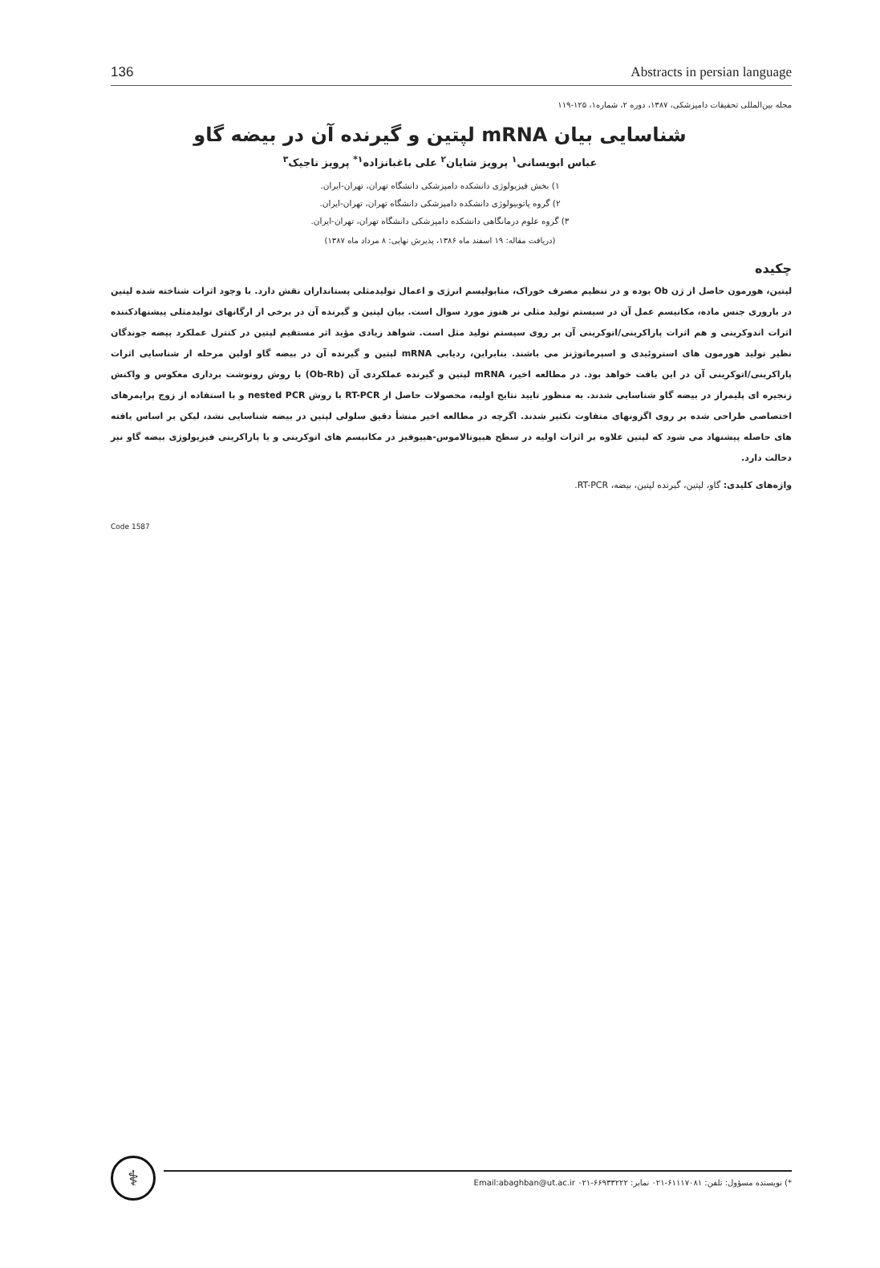136 Abstracts in persian language
مجله بین‌المللی تحقیقات دامپزشکی، ۱۳۸۷، دوره ۲، شماره۱، ۱۲۵-۱۱۹
شناسایی بیان mRNA لپتین و گیرنده آن در بیضه گاو
عباس ابویسانی<sup>۱</sup> پرویز شایان<sup>۲</sup> علی باغبانزاده<sup>۱*</sup> پرویز تاجیک<sup>۳</sup>
۱) بخش فیزیولوژی دانشکده دامپزشکی دانشگاه تهران، تهران-ایران.
۲) گروه پاتوبیولوژی دانشکده دامپزشکی دانشگاه تهران، تهران-ایران.
۳) گروه علوم درمانگاهی دانشکده دامپزشکی دانشگاه تهران، تهران-ایران.
(دریافت مقاله: ۱۹ اسفند ماه ۱۳۸۶، پذیرش نهایی: ۸ مرداد ماه ۱۳۸۷)
چکیده
لپتین، هورمون حاصل از ژن Ob بوده و در تنظیم مصرف خوراک، متابولیسم انرژی و اعمال تولیدمثلی پستانداران نقش دارد. با وجود اثرات شناخته شده لپتین در باروری جنس ماده، مکانیسم عمل آن در سیستم تولید مثلی نر هنوز مورد سوال است. بیان لپتین و گیرنده آن در برخی از ارگانهای تولیدمثلی پیشنهادکننده اثرات اندوکرینی و هم اثرات پاراکرینی/اتوکرینی آن بر روی سیستم تولید مثل است. شواهد زیادی مؤید اثر مستقیم لپتین در کنترل عملکرد بیضه جوندگان نظیر تولید هورمون های استروئیدی و اسپرماتوژنز می باشند. بنابراین، ردیابی mRNA لپتین و گیرنده آن در بیضه گاو اولین مرحله از شناسایی اثرات پاراکرینی/اتوکرینی آن در این بافت خواهد بود. در مطالعه اخیر، mRNA لپتین و گیرنده عملکردی آن (Ob-Rb) با روش رونوشت برداری معکوس و واکنش زنجیره ای پلیمراز در بیضه گاو شناسایی شدند. به منظور تایید نتایج اولیه، محصولات حاصل از RT-PCR با روش nested PCR و با استفاده از زوج پرایمرهای اختصاصی طراحی شده بر روی اگزونهای متفاوت تکثیر شدند. اگرچه در مطالعه اخیر منشأ دقیق سلولی لپتین در بیضه شناسایی نشد، لیکن بر اساس یافته های حاصله پیشنهاد می شود که لپتین علاوه بر اثرات اولیه در سطح هیپوتالاموس-هیپوفیز در مکانیسم های اتوکرینی و یا پاراکرینی فیزیولوژی بیضه گاو نیز دخالت دارد.
واژه‌های کلیدی: گاو، لپتین، گیرنده لپتین، بیضه، RT-PCR.
Code 1587
⚕
*) نویسنده مسؤول: تلفن: ۶۱۱۱۷۰۸۱-۰۲۱ نمابر: ۶۶۹۳۳۲۲۲-۰۲۱ Email:abaghban@ut.ac.ir